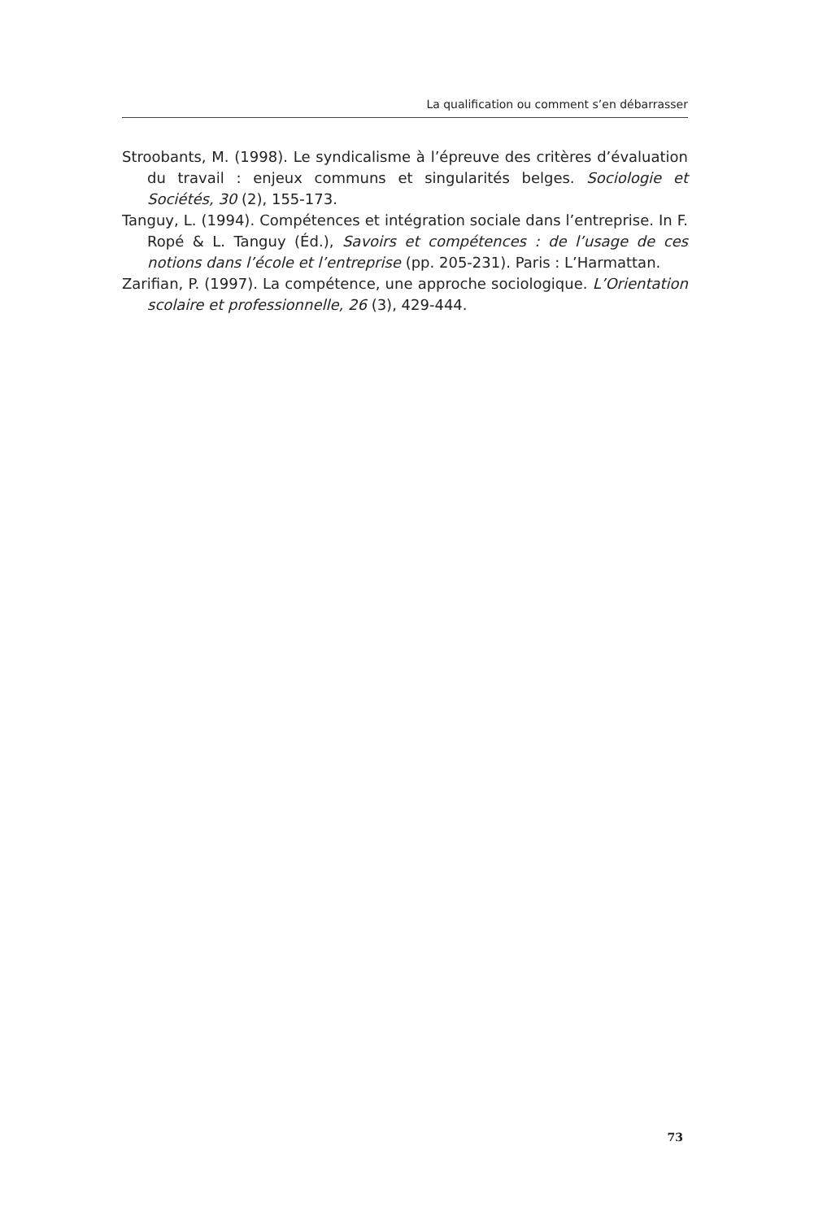La qualification ou comment s’en débarrasser
Stroobants, M. (1998). Le syndicalisme à l’épreuve des critères d’évaluation du travail : enjeux communs et singularités belges. Sociologie et Sociétés, 30 (2), 155-173.
Tanguy, L. (1994). Compétences et intégration sociale dans l’entreprise. In F. Ropé & L. Tanguy (Éd.), Savoirs et compétences : de l’usage de ces notions dans l’école et l’entreprise (pp. 205-231). Paris : L’Harmattan.
Zarifian, P. (1997). La compétence, une approche sociologique. L’Orientation scolaire et professionnelle, 26 (3), 429-444.
73